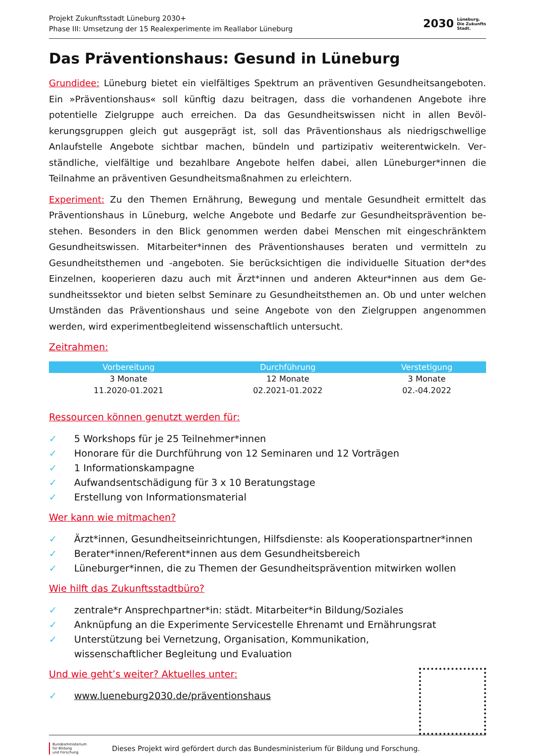Projekt Zukunftsstadt Lüneburg 2030+
Phase III: Umsetzung der 15 Realexperimente im Reallabor Lüneburg
2030
Lüneburg.
Die Zukunfts
Stadt.
Das Präventionshaus: Gesund in Lüneburg
Grundidee: Lüneburg bietet ein vielfältiges Spektrum an präventiven Gesundheitsangebo­ten. Ein »Präventionshaus« soll künftig dazu beitragen, dass die vorhandenen Angebote ihre potentielle Zielgruppe auch erreichen. Da das Gesundheitswissen nicht in allen Bevöl­kerungsgruppen gleich gut ausgeprägt ist, soll das Präventionshaus als niedrigschwellige Anlaufstelle Angebote sichtbar machen, bündeln und partizipativ weiterentwickeln. Ver­ständliche, vielfältige und bezahlbare Angebote helfen dabei, allen Lüneburger*innen die Teilnahme an präventiven Gesundheitsmaßnahmen zu erleichtern.
Experiment: Zu den Themen Ernährung, Bewegung und mentale Gesundheit ermittelt das Präventionshaus in Lüneburg, welche Angebote und Bedarfe zur Gesundheitsprävention be­stehen. Besonders in den Blick genommen werden dabei Menschen mit eingeschränktem Gesundheitswissen. Mitarbeiter*innen des Präventionshauses beraten und vermitteln zu Gesundheitsthemen und -angeboten. Sie berücksichtigen die individuelle Situation der*des Einzelnen, kooperieren dazu auch mit Ärzt*innen und anderen Akteur*innen aus dem Ge­sundheitssektor und bieten selbst Seminare zu Gesundheitsthemen an. Ob und unter wel­chen Umständen das Präventionshaus und seine Angebote von den Zielgruppen angenom­men werden, wird experimentbegleitend wissenschaftlich untersucht.
Zeitrahmen:
| Vorbereitung | Durchführung | Verstetigung |
| --- | --- | --- |
| 3 Monate | 12 Monate | 3 Monate |
| 11.2020-01.2021 | 02.2021-01.2022 | 02.-04.2022 |
Ressourcen können genutzt werden für:
✓ 5 Workshops für je 25 Teilnehmer*innen
✓ Honorare für die Durchführung von 12 Seminaren und 12 Vorträgen
✓ 1 Informationskampagne
✓ Aufwandsentschädigung für 3 x 10 Beratungstage
✓ Erstellung von Informationsmaterial
Wer kann wie mitmachen?
✓ Ärzt*innen, Gesundheitseinrichtungen, Hilfsdienste: als Kooperationspartner*innen
✓ Berater*innen/Referent*innen aus dem Gesundheitsbereich
✓ Lüneburger*innen, die zu Themen der Gesundheitsprävention mitwirken wollen
Wie hilft das Zukunftsstadtbüro?
✓ zentrale*r Ansprechpartner*in: städt. Mitarbeiter*in Bildung/Soziales
✓ Anknüpfung an die Experimente Servicestelle Ehrenamt und Ernährungsrat
✓ Unterstützung bei Vernetzung, Organisation, Kommunikation,
wissenschaftlicher Begleitung und Evaluation
Und wie geht’s weiter? Aktuelles unter:
✓ www.lueneburg2030.de/präventionshaus
Bundesministerium
für Bildung
und Forschung
Dieses Projekt wird gefördert durch das Bundesministerium für Bildung und Forschung.